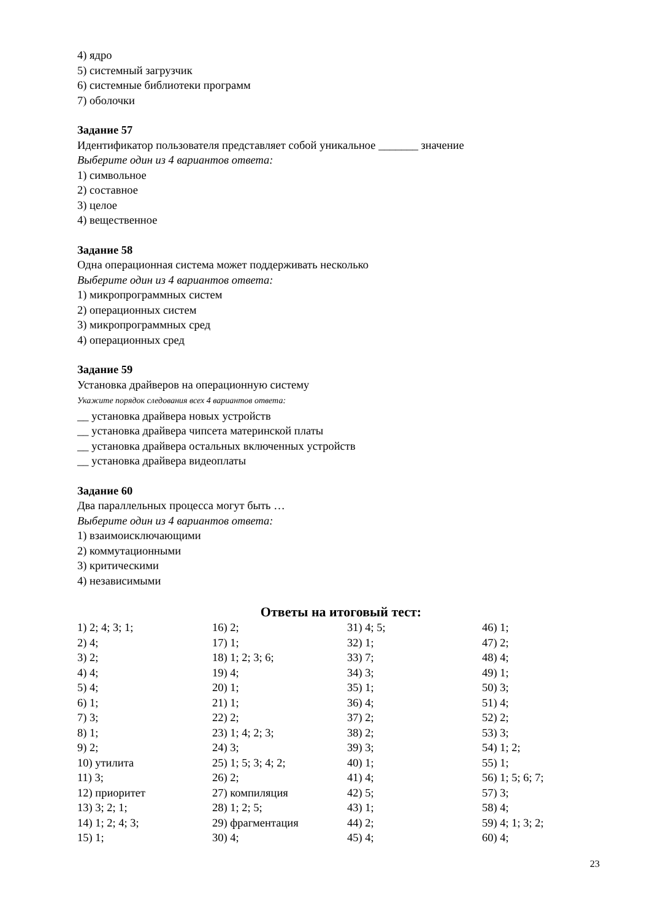4) ядро
5) системный загрузчик
6) системные библиотеки программ
7) оболочки
Задание 57
Идентификатор пользователя представляет собой уникальное _______ значение
Выберите один из 4 вариантов ответа:
1) символьное
2) составное
3) целое
4) вещественное
Задание 58
Одна операционная система может поддерживать несколько
Выберите один из 4 вариантов ответа:
1) микропрограммных систем
2) операционных систем
3) микропрограммных сред
4) операционных сред
Задание 59
Установка драйверов на операционную систему
Укажите порядок следования всех 4 вариантов ответа:
__ установка драйвера новых устройств
__ установка драйвера чипсета материнской платы
__ установка драйвера остальных включенных устройств
__ установка драйвера видеоплаты
Задание 60
Два параллельных процесса могут быть …
Выберите один из 4 вариантов ответа:
1) взаимоисключающими
2) коммутационными
3) критическими
4) независимыми
Ответы на итоговый тест:
| 1) 2; 4; 3; 1; | 16) 2; | 31) 4; 5; | 46) 1; |
| 2) 4; | 17) 1; | 32) 1; | 47) 2; |
| 3) 2; | 18) 1; 2; 3; 6; | 33) 7; | 48) 4; |
| 4) 4; | 19) 4; | 34) 3; | 49) 1; |
| 5) 4; | 20) 1; | 35) 1; | 50) 3; |
| 6) 1; | 21) 1; | 36) 4; | 51) 4; |
| 7) 3; | 22) 2; | 37) 2; | 52) 2; |
| 8) 1; | 23) 1; 4; 2; 3; | 38) 2; | 53) 3; |
| 9) 2; | 24) 3; | 39) 3; | 54) 1; 2; |
| 10) утилита | 25) 1; 5; 3; 4; 2; | 40) 1; | 55) 1; |
| 11) 3; | 26) 2; | 41) 4; | 56) 1; 5; 6; 7; |
| 12) приоритет | 27) компиляция | 42) 5; | 57) 3; |
| 13) 3; 2; 1; | 28) 1; 2; 5; | 43) 1; | 58) 4; |
| 14) 1; 2; 4; 3; | 29) фрагментация | 44) 2; | 59) 4; 1; 3; 2; |
| 15) 1; | 30) 4; | 45) 4; | 60) 4; |
23